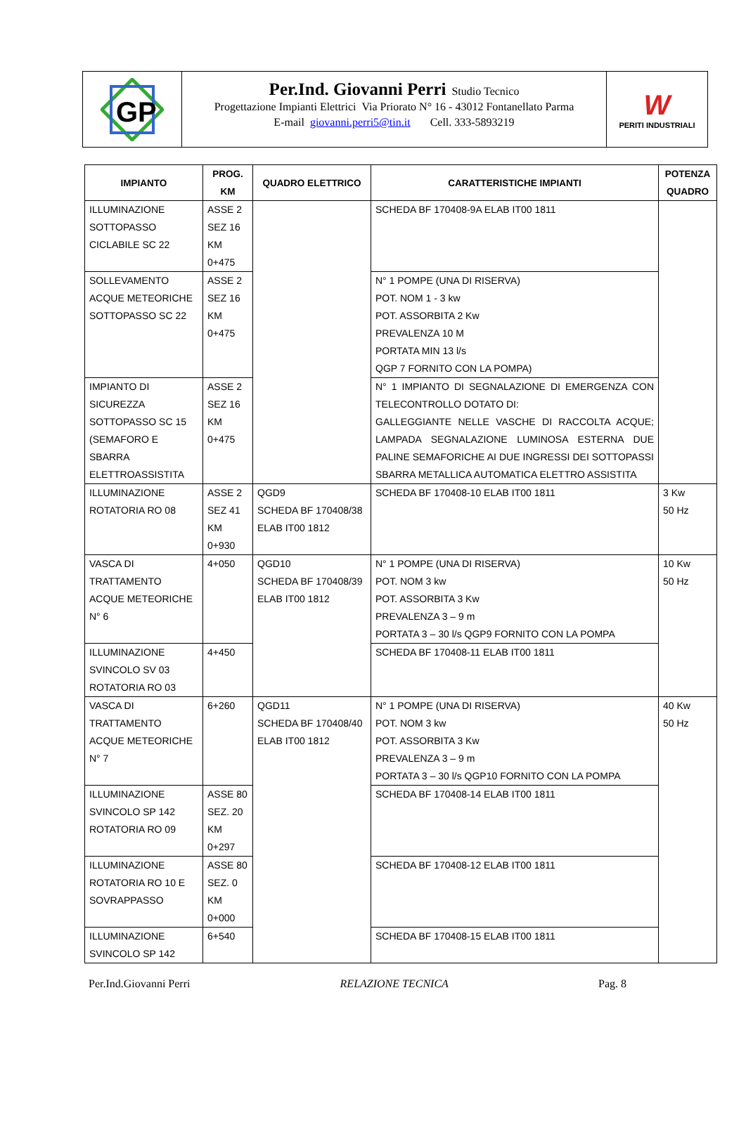GP
Per.Ind. Giovanni Perri Studio Tecnico
Progettazione Impianti Elettrici Via Priorato N° 16 - 43012 Fontanellato Parma
E-mail giovanni.perri5@tin.it Cell. 333-5893219
W
PERITI INDUSTRIALI
| IMPIANTO | PROG. KM | QUADRO ELETTRICO | CARATTERISTICHE IMPIANTI | POTENZA QUADRO |
| --- | --- | --- | --- | --- |
| ILLUMINAZIONE SOTTOPASSO CICLABILE SC 22 | ASSE 2 SEZ 16 KM 0+475 | | SCHEDA BF 170408-9A ELAB IT00 1811 | |
| SOLLEVAMENTO ACQUE METEORICHE SOTTOPASSO SC 22 | ASSE 2 SEZ 16 KM 0+475 | | N° 1 POMPE (UNA DI RISERVA) POT. NOM 1 - 3 kw POT. ASSORBITA 2 Kw PREVALENZA 10 M PORTATA MIN 13 l/s QGP 7 FORNITO CON LA POMPA) | |
| IMPIANTO DI SICUREZZA SOTTOPASSO SC 15 (SEMAFORO E SBARRA ELETTROASSISTITA | ASSE 2 SEZ 16 KM 0+475 | | N° 1 IMPIANTO DI SEGNALAZIONE DI EMERGENZA CON TELECONTROLLO DOTATO DI: GALLEGGIANTE NELLE VASCHE DI RACCOLTA ACQUE; LAMPADA SEGNALAZIONE LUMINOSA ESTERNA DUE PALINE SEMAFORICHE AI DUE INGRESSI DEI SOTTOPASSI SBARRA METALLICA AUTOMATICA ELETTRO ASSISTITA | |
| ILLUMINAZIONE ROTATORIA RO 08 | ASSE 2 SEZ 41 KM 0+930 | QGD9 SCHEDA BF 170408/38 ELAB IT00 1812 | SCHEDA BF 170408-10 ELAB IT00 1811 | 3 Kw 50 Hz |
| VASCA DI TRATTAMENTO ACQUE METEORICHE N° 6 | 4+050 | QGD10 SCHEDA BF 170408/39 ELAB IT00 1812 | N° 1 POMPE (UNA DI RISERVA) POT. NOM 3 kw POT. ASSORBITA 3 Kw PREVALENZA 3 – 9 m PORTATA 3 – 30 l/s QGP9 FORNITO CON LA POMPA | 10 Kw 50 Hz |
| ILLUMINAZIONE SVINCOLO SV 03 ROTATORIA RO 03 | 4+450 | | SCHEDA BF 170408-11 ELAB IT00 1811 | |
| VASCA DI TRATTAMENTO ACQUE METEORICHE N° 7 | 6+260 | QGD11 SCHEDA BF 170408/40 ELAB IT00 1812 | N° 1 POMPE (UNA DI RISERVA) POT. NOM 3 kw POT. ASSORBITA 3 Kw PREVALENZA 3 – 9 m PORTATA 3 – 30 l/s QGP10 FORNITO CON LA POMPA | 40 Kw 50 Hz |
| ILLUMINAZIONE SVINCOLO SP 142 ROTATORIA RO 09 | ASSE 80 SEZ. 20 KM 0+297 | | SCHEDA BF 170408-14 ELAB IT00 1811 | |
| ILLUMINAZIONE ROTATORIA RO 10 E SOVRAPPASSO | ASSE 80 SEZ. 0 KM 0+000 | | SCHEDA BF 170408-12 ELAB IT00 1811 | |
| ILLUMINAZIONE SVINCOLO SP 142 | 6+540 | | SCHEDA BF 170408-15 ELAB IT00 1811 | |
Per.Ind.Giovanni Perri RELAZIONE TECNICA Pag. 8